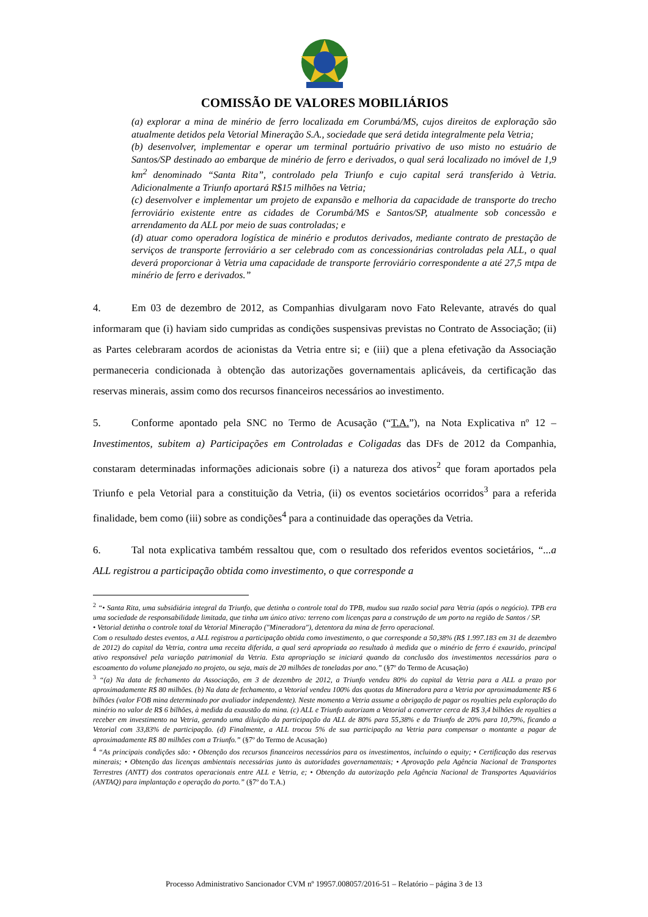COMISSÃO DE VALORES MOBILIÁRIOS
(a) explorar a mina de minério de ferro localizada em Corumbá/MS, cujos direitos de exploração são atualmente detidos pela Vetorial Mineração S.A., sociedade que será detida integralmente pela Vetria;
(b) desenvolver, implementar e operar um terminal portuário privativo de uso misto no estuário de Santos/SP destinado ao embarque de minério de ferro e derivados, o qual será localizado no imóvel de 1,9 km<sup>2</sup> denominado “Santa Rita”, controlado pela Triunfo e cujo capital será transferido à Vetria. Adicionalmente a Triunfo aportará R$15 milhões na Vetria;
(c) desenvolver e implementar um projeto de expansão e melhoria da capacidade de transporte do trecho ferroviário existente entre as cidades de Corumbá/MS e Santos/SP, atualmente sob concessão e arrendamento da ALL por meio de suas controladas; e
(d) atuar como operadora logística de minério e produtos derivados, mediante contrato de prestação de serviços de transporte ferroviário a ser celebrado com as concessionárias controladas pela ALL, o qual deverá proporcionar à Vetria uma capacidade de transporte ferroviário correspondente a até 27,5 mtpa de minério de ferro e derivados.”
4. Em 03 de dezembro de 2012, as Companhias divulgaram novo Fato Relevante, através do qual informaram que (i) haviam sido cumpridas as condições suspensivas previstas no Contrato de Associação; (ii) as Partes celebraram acordos de acionistas da Vetria entre si; e (iii) que a plena efetivação da Associação permaneceria condicionada à obtenção das autorizações governamentais aplicáveis, da certificação das reservas minerais, assim como dos recursos financeiros necessários ao investimento.
5. Conforme apontado pela SNC no Termo de Acusação (“T.A.”), na Nota Explicativa nº 12 – Investimentos, subitem a) Participações em Controladas e Coligadas das DFs de 2012 da Companhia, constaram determinadas informações adicionais sobre (i) a natureza dos ativos<sup>2</sup> que foram aportados pela Triunfo e pela Vetorial para a constituição da Vetria, (ii) os eventos societários ocorridos<sup>3</sup> para a referida finalidade, bem como (iii) sobre as condições<sup>4</sup> para a continuidade das operações da Vetria.
6. Tal nota explicativa também ressaltou que, com o resultado dos referidos eventos societários, “...a ALL registrou a participação obtida como investimento, o que corresponde a
<sup>2</sup> “• Santa Rita, uma subsidiária integral da Triunfo, que detinha o controle total do TPB, mudou sua razão social para Vetria (após o negócio). TPB era uma sociedade de responsabilidade limitada, que tinha um único ativo: terreno com licenças para a construção de um porto na região de Santos / SP.
• Vetorial detinha o controle total da Vetorial Mineração ("Mineradora"), detentora da mina de ferro operacional.
Com o resultado destes eventos, a ALL registrou a participação obtida como investimento, o que corresponde a 50,38% (R$ 1.997.183 em 31 de dezembro de 2012) do capital da Vetria, contra uma receita diferida, a qual será apropriada ao resultado à medida que o minério de ferro é exaurido, principal ativo responsável pela variação patrimonial da Vetria. Esta apropriação se iniciará quando da conclusão dos investimentos necessários para o escoamento do volume planejado no projeto, ou seja, mais de 20 milhões de toneladas por ano.” (§7º do Termo de Acusação)
<sup>3</sup> “(a) Na data de fechamento da Associação, em 3 de dezembro de 2012, a Triunfo vendeu 80% do capital da Vetria para a ALL a prazo por aproximadamente R$ 80 milhões. (b) Na data de fechamento, a Vetorial vendeu 100% das quotas da Mineradora para a Vetria por aproximadamente R$ 6 bilhões (valor FOB mina determinado por avaliador independente). Neste momento a Vetria assume a obrigação de pagar os royalties pela exploração do minério no valor de R$ 6 bilhões, à medida da exaustão da mina. (c) ALL e Triunfo autorizam a Vetorial a converter cerca de R$ 3,4 bilhões de royalties a receber em investimento na Vetria, gerando uma diluição da participação da ALL de 80% para 55,38% e da Triunfo de 20% para 10,79%, ficando a Vetorial com 33,83% de participação. (d) Finalmente, a ALL trocou 5% de sua participação na Vetria para compensar o montante a pagar de aproximadamente R$ 80 milhões com a Triunfo.” (§7º do Termo de Acusação)
<sup>4</sup> “As principais condições são: • Obtenção dos recursos financeiros necessários para os investimentos, incluindo o equity; • Certificação das reservas minerais; • Obtenção das licenças ambientais necessárias junto às autoridades governamentais; • Aprovação pela Agência Nacional de Transportes Terrestres (ANTT) dos contratos operacionais entre ALL e Vetria, e; • Obtenção da autorização pela Agência Nacional de Transportes Aquaviários (ANTAQ) para implantação e operação do porto.” (§7º do T.A.)
Processo Administrativo Sancionador CVM nº 19957.008057/2016-51 – Relatório – página 3 de 13